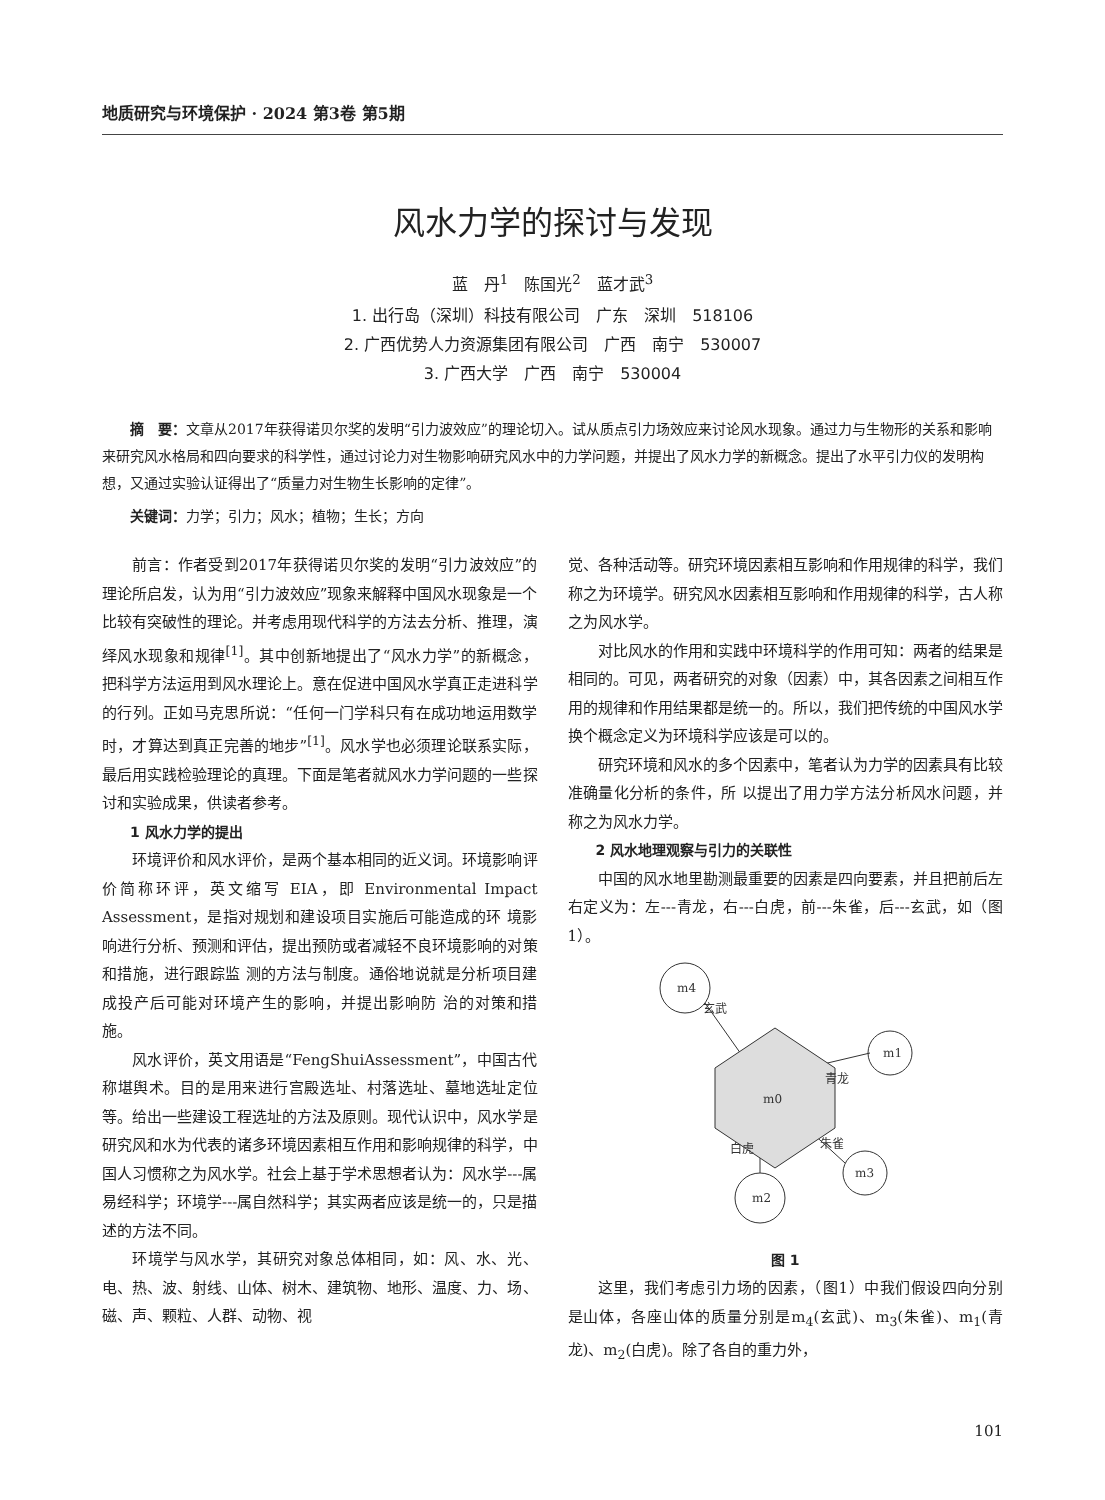地质研究与环境保护 · 2024 第3卷 第5期
风水力学的探讨与发现
蓝　丹<sup>1</sup>　陈国光<sup>2</sup>　蓝才武<sup>3</sup>
1. 出行岛（深圳）科技有限公司　广东　深圳　518106
2. 广西优势人力资源集团有限公司　广西　南宁　530007
3. 广西大学　广西　南宁　530004
摘　要：文章从2017年获得诺贝尔奖的发明“引力波效应”的理论切入。试从质点引力场效应来讨论风水现象。通过力与生物形的关系和影响来研究风水格局和四向要求的科学性，通过讨论力对生物影响研究风水中的力学问题，并提出了风水力学的新概念。提出了水平引力仪的发明构想，又通过实验认证得出了“质量力对生物生长影响的定律”。
关键词：力学；引力；风水；植物；生长；方向
前言：作者受到2017年获得诺贝尔奖的发明“引力波效应”的理论所启发，认为用“引力波效应”现象来解释中国风水现象是一个比较有突破性的理论。并考虑用现代科学的方法去分析、推理，演绎风水现象和规律<sup>[1]</sup>。其中创新地提出了“风水力学”的新概念，把科学方法运用到风水理论上。意在促进中国风水学真正走进科学的行列。正如马克思所说：“任何一门学科只有在成功地运用数学时，才算达到真正完善的地步”<sup>[1]</sup>。风水学也必须理论联系实际，最后用实践检验理论的真理。下面是笔者就风水力学问题的一些探讨和实验成果，供读者参考。
1 风水力学的提出
环境评价和风水评价，是两个基本相同的近义词。环境影响评价简称环评，英文缩写 EIA，即 Environmental Impact Assessment，是指对规划和建设项目实施后可能造成的环 境影响进行分析、预测和评估，提出预防或者减轻不良环境影响的对策和措施，进行跟踪监 测的方法与制度。通俗地说就是分析项目建成投产后可能对环境产生的影响，并提出影响防 治的对策和措施。
风水评价，英文用语是“FengShuiAssessment”，中国古代称堪舆术。目的是用来进行宫殿选址、村落选址、墓地选址定位等。给出一些建设工程选址的方法及原则。现代认识中，风水学是研究风和水为代表的诸多环境因素相互作用和影响规律的科学，中国人习惯称之为风水学。社会上基于学术思想者认为：风水学---属易经科学；环境学---属自然科学；其实两者应该是统一的，只是描述的方法不同。
环境学与风水学，其研究对象总体相同，如：风、水、光、电、热、波、射线、山体、树木、建筑物、地形、温度、力、场、磁、声、颗粒、人群、动物、视
觉、各种活动等。研究环境因素相互影响和作用规律的科学，我们称之为环境学。研究风水因素相互影响和作用规律的科学，古人称之为风水学。
对比风水的作用和实践中环境科学的作用可知：两者的结果是相同的。可见，两者研究的对象（因素）中，其各因素之间相互作用的规律和作用结果都是统一的。所以，我们把传统的中国风水学换个概念定义为环境科学应该是可以的。
研究环境和风水的多个因素中，笔者认为力学的因素具有比较准确量化分析的条件，所 以提出了用力学方法分析风水问题，并称之为风水力学。
2 风水地理观察与引力的关联性
中国的风水地里勘测最重要的因素是四向要素，并且把前后左右定义为：左---青龙，右---白虎，前---朱雀，后---玄武，如（图1）。
m4
玄武
m1
青龙
m3
朱雀
m2
白虎
m0
图 1
这里，我们考虑引力场的因素，（图1）中我们假设四向分别是山体，各座山体的质量分别是m<sub>4</sub>(玄武)、m<sub>3</sub>(朱雀)、m<sub>1</sub>(青龙)、m<sub>2</sub>(白虎)。除了各自的重力外，
101